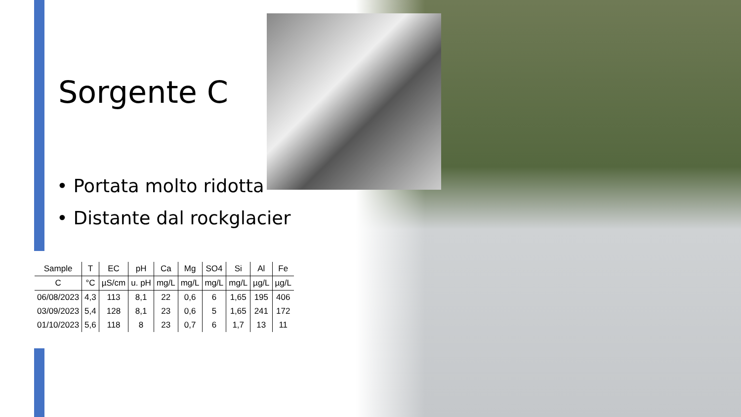Sorgente C
• Portata molto ridotta
• Distante dal rockglacier
| Sample | T | EC | pH | Ca | Mg | SO4 | Si | Al | Fe |
| --- | --- | --- | --- | --- | --- | --- | --- | --- | --- |
| C | °C | µS/cm | u. pH | mg/L | mg/L | mg/L | mg/L | µg/L | µg/L |
| 06/08/2023 | 4,3 | 113 | 8,1 | 22 | 0,6 | 6 | 1,65 | 195 | 406 |
| 03/09/2023 | 5,4 | 128 | 8,1 | 23 | 0,6 | 5 | 1,65 | 241 | 172 |
| 01/10/2023 | 5,6 | 118 | 8 | 23 | 0,7 | 6 | 1,7 | 13 | 11 |